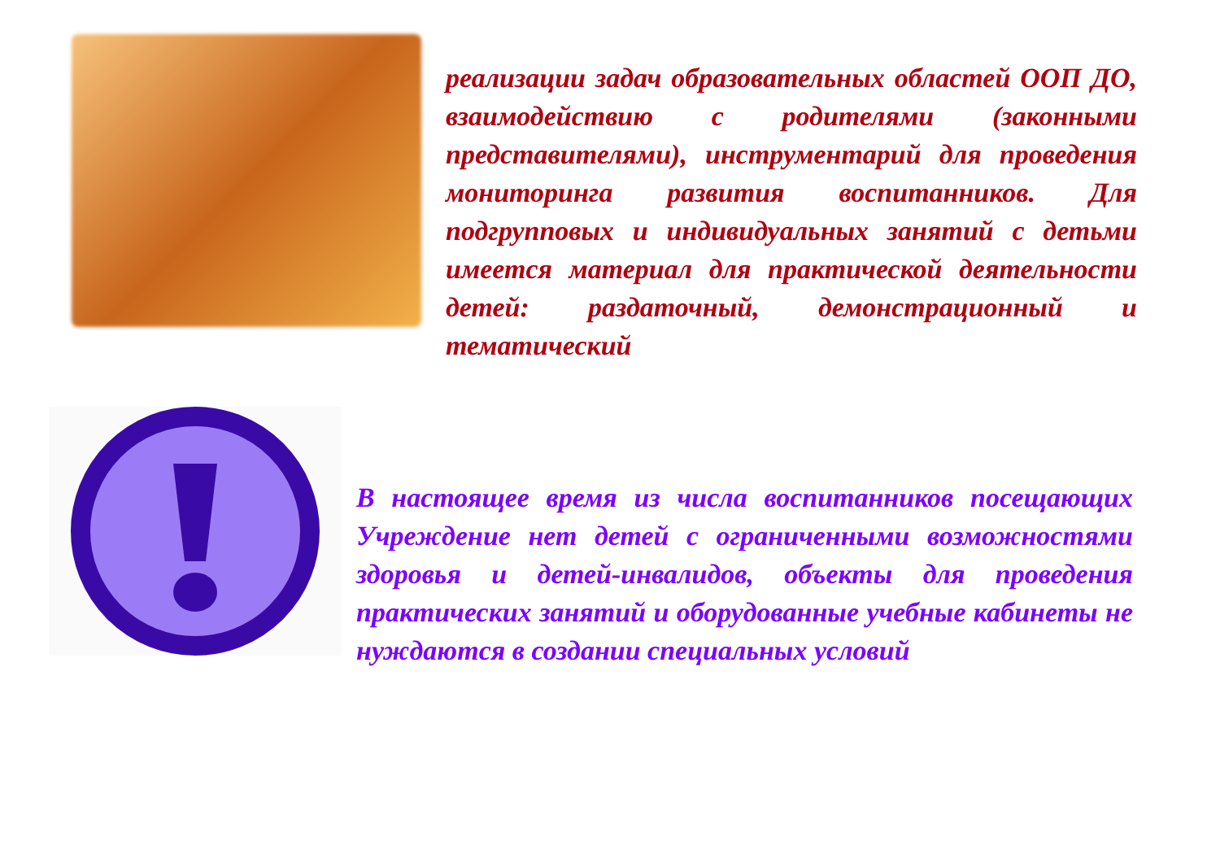реализации задач образовательных областей ООП ДО, взаимодействию с родителями (законными представителями), инструментарий для проведения мониторинга развития воспитанников. Для подгрупповых и индивидуальных занятий с детьми имеется материал для практической деятельности детей: раздаточный, демонстрационный и тематический
В настоящее время из числа воспитанников посещающих Учреждение нет детей с ограниченными возможностями здоровья и детей-инвалидов, объекты для проведения практических занятий и оборудованные учебные кабинеты не нуждаются в создании специальных условий